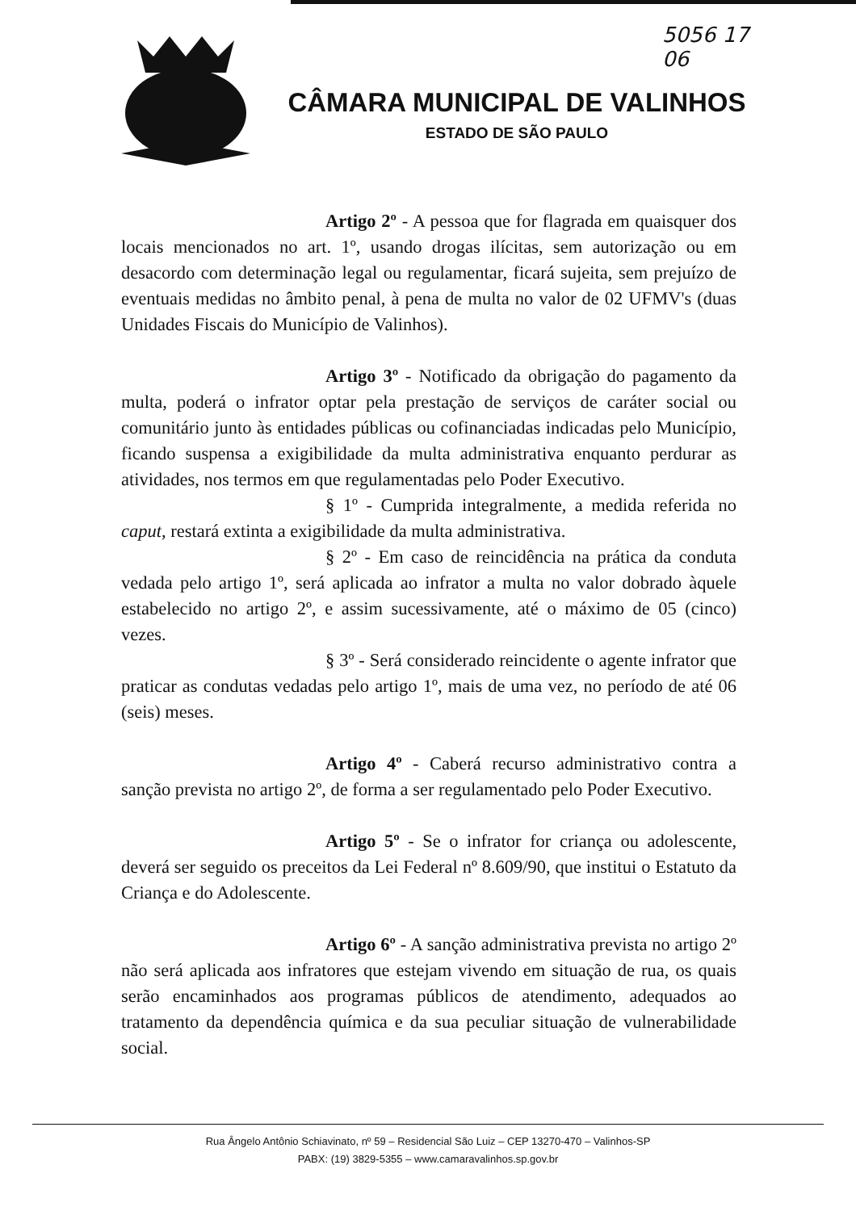5056 17
06
CÂMARA MUNICIPAL DE VALINHOS
ESTADO DE SÃO PAULO
Artigo 2º - A pessoa que for flagrada em quaisquer dos locais mencionados no art. 1º, usando drogas ilícitas, sem autorização ou em desacordo com determinação legal ou regulamentar, ficará sujeita, sem prejuízo de eventuais medidas no âmbito penal, à pena de multa no valor de 02 UFMV's (duas Unidades Fiscais do Município de Valinhos).
Artigo 3º - Notificado da obrigação do pagamento da multa, poderá o infrator optar pela prestação de serviços de caráter social ou comunitário junto às entidades públicas ou cofinanciadas indicadas pelo Município, ficando suspensa a exigibilidade da multa administrativa enquanto perdurar as atividades, nos termos em que regulamentadas pelo Poder Executivo.
§ 1º - Cumprida integralmente, a medida referida no caput, restará extinta a exigibilidade da multa administrativa.
§ 2º - Em caso de reincidência na prática da conduta vedada pelo artigo 1º, será aplicada ao infrator a multa no valor dobrado àquele estabelecido no artigo 2º, e assim sucessivamente, até o máximo de 05 (cinco) vezes.
§ 3º - Será considerado reincidente o agente infrator que praticar as condutas vedadas pelo artigo 1º, mais de uma vez, no período de até 06 (seis) meses.
Artigo 4º - Caberá recurso administrativo contra a sanção prevista no artigo 2º, de forma a ser regulamentado pelo Poder Executivo.
Artigo 5º - Se o infrator for criança ou adolescente, deverá ser seguido os preceitos da Lei Federal nº 8.609/90, que institui o Estatuto da Criança e do Adolescente.
Artigo 6º - A sanção administrativa prevista no artigo 2º não será aplicada aos infratores que estejam vivendo em situação de rua, os quais serão encaminhados aos programas públicos de atendimento, adequados ao tratamento da dependência química e da sua peculiar situação de vulnerabilidade social.
Rua Ângelo Antônio Schiavinato, nº 59 – Residencial São Luiz – CEP 13270-470 – Valinhos-SP
PABX: (19) 3829-5355 – www.camaravalinhos.sp.gov.br